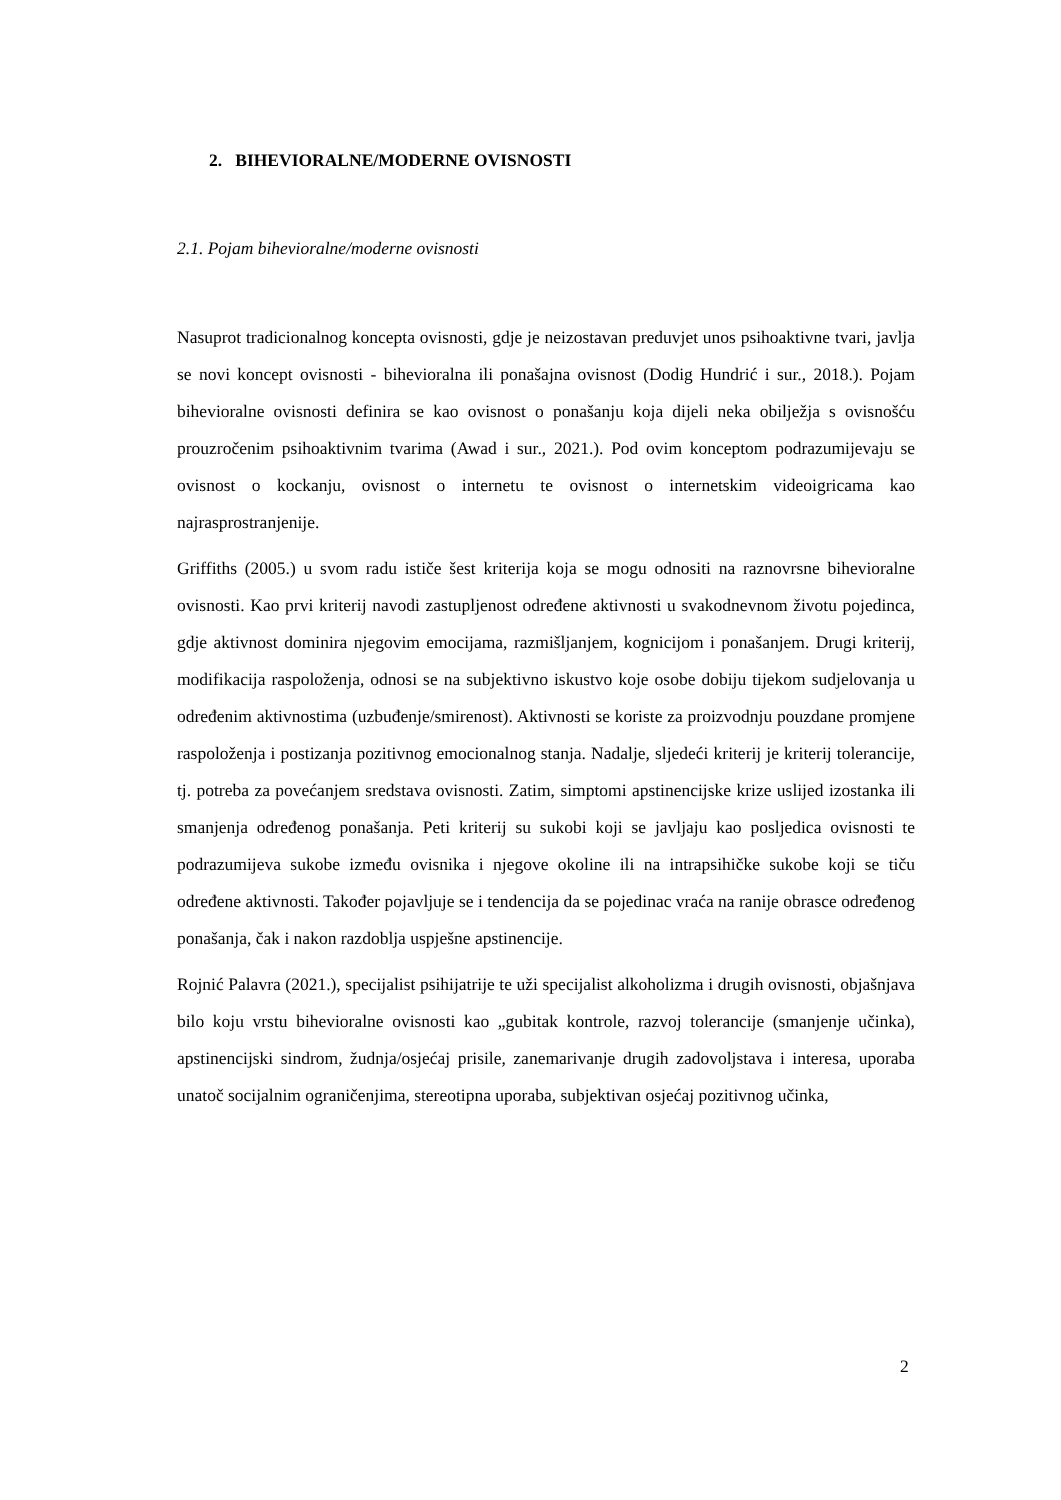2. BIHEVIORALNE/MODERNE OVISNOSTI
2.1. Pojam bihevioralne/moderne ovisnosti
Nasuprot tradicionalnog koncepta ovisnosti, gdje je neizostavan preduvjet unos psihoaktivne tvari, javlja se novi koncept ovisnosti - bihevioralna ili ponašajna ovisnost (Dodig Hundrić i sur., 2018.). Pojam bihevioralne ovisnosti definira se kao ovisnost o ponašanju koja dijeli neka obilježja s ovisnošću prouzročenim psihoaktivnim tvarima (Awad i sur., 2021.). Pod ovim konceptom podrazumijevaju se ovisnost o kockanju, ovisnost o internetu te ovisnost o internetskim videoigricama kao najrasprostranjenije.
Griffiths (2005.) u svom radu ističe šest kriterija koja se mogu odnositi na raznovrsne bihevioralne ovisnosti. Kao prvi kriterij navodi zastupljenost određene aktivnosti u svakodnevnom životu pojedinca, gdje aktivnost dominira njegovim emocijama, razmišljanjem, kognicijom i ponašanjem. Drugi kriterij, modifikacija raspoloženja, odnosi se na subjektivno iskustvo koje osobe dobiju tijekom sudjelovanja u određenim aktivnostima (uzbuđenje/smirenost). Aktivnosti se koriste za proizvodnju pouzdane promjene raspoloženja i postizanja pozitivnog emocionalnog stanja. Nadalje, sljedeći kriterij je kriterij tolerancije, tj. potreba za povećanjem sredstava ovisnosti. Zatim, simptomi apstinencijske krize uslijed izostanka ili smanjenja određenog ponašanja. Peti kriterij su sukobi koji se javljaju kao posljedica ovisnosti te podrazumijeva sukobe između ovisnika i njegove okoline ili na intrapsihičke sukobe koji se tiču određene aktivnosti. Također pojavljuje se i tendencija da se pojedinac vraća na ranije obrasce određenog ponašanja, čak i nakon razdoblja uspješne apstinencije.
Rojnić Palavra (2021.), specijalist psihijatrije te uži specijalist alkoholizma i drugih ovisnosti, objašnjava bilo koju vrstu bihevioralne ovisnosti kao „gubitak kontrole, razvoj tolerancije (smanjenje učinka), apstinencijski sindrom, žudnja/osjećaj prisile, zanemarivanje drugih zadovoljstava i interesa, uporaba unatoč socijalnim ograničenjima, stereotipna uporaba, subjektivan osjećaj pozitivnog učinka,
2